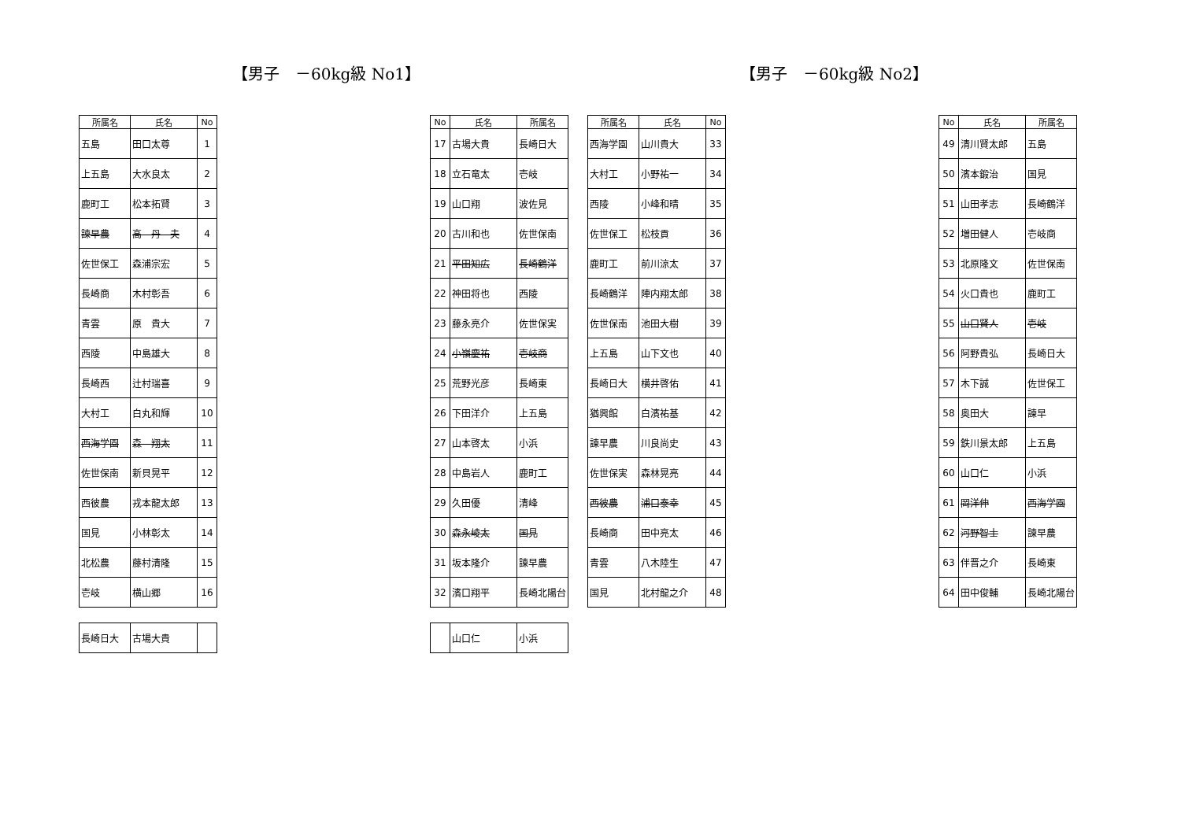【男子　－60kg級 No1】 【男子　－60kg級 No2】
| 所属名 | 氏名 | No |
| --- | --- | --- |
| 五島 | 田口太尊 | 1 |
| 上五島 | 大水良太 | 2 |
| 鹿町工 | 松本拓賢 | 3 |
| 諫早農 | 高 丹 夫 | 4 |
| 佐世保工 | 森浦宗宏 | 5 |
| 長崎商 | 木村彰吾 | 6 |
| 青雲 | 原 貴大 | 7 |
| 西陵 | 中島雄大 | 8 |
| 長崎西 | 辻村瑞喜 | 9 |
| 大村工 | 白丸和輝 | 10 |
| 西海学園 | 森 翔太 | 11 |
| 佐世保南 | 新貝晃平 | 12 |
| 西彼農 | 戎本龍太郎 | 13 |
| 国見 | 小林彰太 | 14 |
| 北松農 | 藤村清隆 | 15 |
| 壱岐 | 横山郷 | 16 |
| 長崎日大 | 古場大貴 | |
| No | 氏名 | 所属名 |
| --- | --- | --- |
| 17 | 古場大貴 | 長崎日大 |
| 18 | 立石竜太 | 壱岐 |
| 19 | 山口翔 | 波佐見 |
| 20 | 古川和也 | 佐世保南 |
| 21 | 平田知広 | 長崎鶴洋 |
| 22 | 神田将也 | 西陵 |
| 23 | 藤永亮介 | 佐世保実 |
| 24 | 小嶺慶祐 | 壱岐商 |
| 25 | 荒野光彦 | 長崎東 |
| 26 | 下田洋介 | 上五島 |
| 27 | 山本啓太 | 小浜 |
| 28 | 中島岩人 | 鹿町工 |
| 29 | 久田優 | 清峰 |
| 30 | 森永崚太 | 国見 |
| 31 | 坂本隆介 | 諫早農 |
| 32 | 濱口翔平 | 長崎北陽台 |
| | 山口仁 | 小浜 |
| 所属名 | 氏名 | No |
| --- | --- | --- |
| 西海学園 | 山川貴大 | 33 |
| 大村工 | 小野祐一 | 34 |
| 西陵 | 小峰和晴 | 35 |
| 佐世保工 | 松枝貢 | 36 |
| 鹿町工 | 前川涼太 | 37 |
| 長崎鶴洋 | 陣内翔太郎 | 38 |
| 佐世保南 | 池田大樹 | 39 |
| 上五島 | 山下文也 | 40 |
| 長崎日大 | 横井啓佑 | 41 |
| 猶興館 | 白濱祐基 | 42 |
| 諫早農 | 川良尚史 | 43 |
| 佐世保実 | 森林晃亮 | 44 |
| 西彼農 | 浦口泰幸 | 45 |
| 長崎商 | 田中亮太 | 46 |
| 青雲 | 八木陸生 | 47 |
| 国見 | 北村龍之介 | 48 |
| No | 氏名 | 所属名 |
| --- | --- | --- |
| 49 | 清川賢太郎 | 五島 |
| 50 | 濱本鍛治 | 国見 |
| 51 | 山田孝志 | 長崎鶴洋 |
| 52 | 増田健人 | 壱岐商 |
| 53 | 北原隆文 | 佐世保南 |
| 54 | 火口貴也 | 鹿町工 |
| 55 | 山口賢人 | 壱岐 |
| 56 | 阿野貴弘 | 長崎日大 |
| 57 | 木下誠 | 佐世保工 |
| 58 | 奥田大 | 諫早 |
| 59 | 鉄川景太郎 | 上五島 |
| 60 | 山口仁 | 小浜 |
| 61 | 岡洋伸 | 西海学園 |
| 62 | 河野智士 | 諫早農 |
| 63 | 伴晋之介 | 長崎東 |
| 64 | 田中俊輔 | 長崎北陽台 |